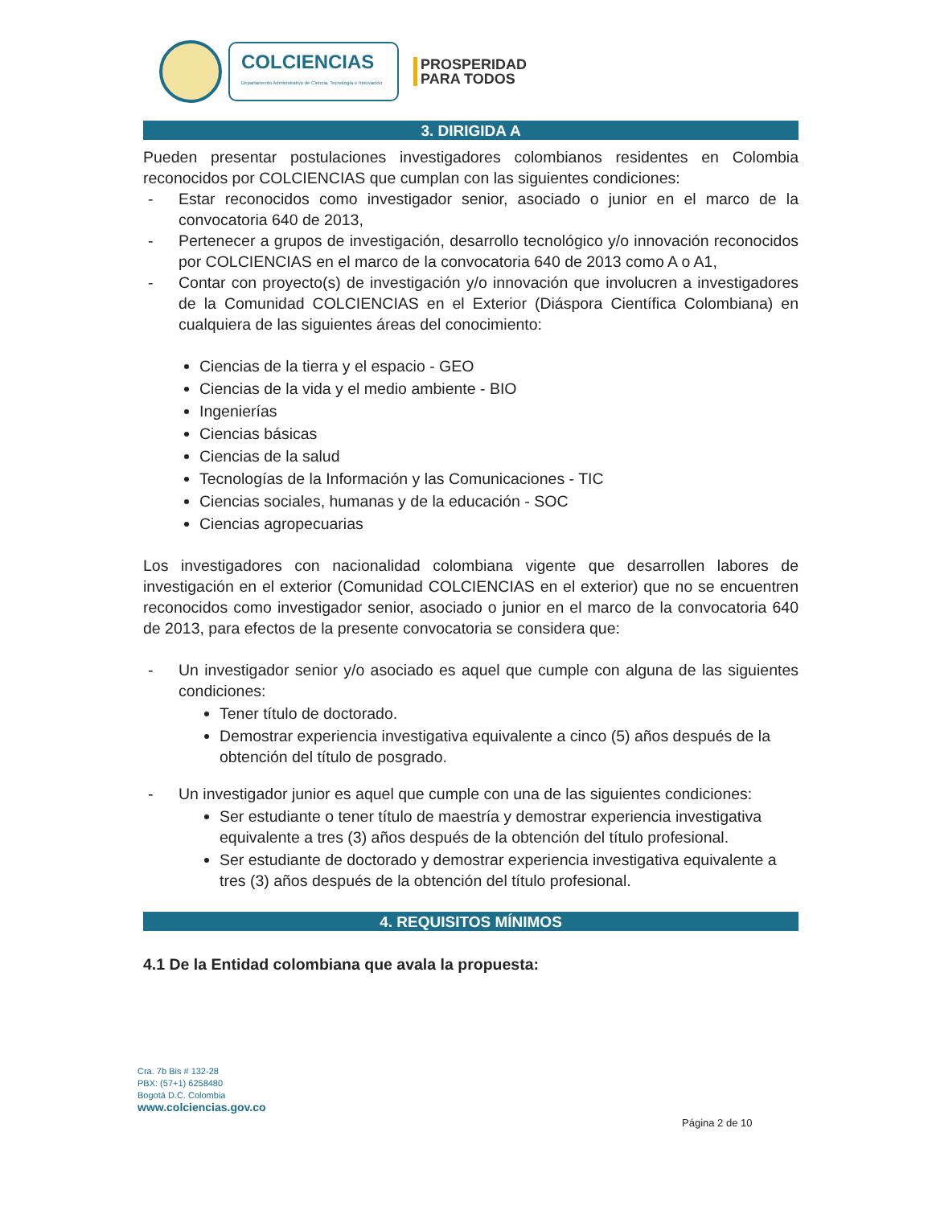COLCIENCIAS
Departamento Administrativo de Ciencia, Tecnología e Innovación
PROSPERIDAD
PARA TODOS
3. DIRIGIDA A
Pueden presentar postulaciones investigadores colombianos residentes en Colombia reconocidos por COLCIENCIAS que cumplan con las siguientes condiciones:
- Estar reconocidos como investigador senior, asociado o junior en el marco de la convocatoria 640 de 2013,
- Pertenecer a grupos de investigación, desarrollo tecnológico y/o innovación reconocidos por COLCIENCIAS en el marco de la convocatoria 640 de 2013 como A o A1,
- Contar con proyecto(s) de investigación y/o innovación que involucren a investigadores de la Comunidad COLCIENCIAS en el Exterior (Diáspora Científica Colombiana) en cualquiera de las siguientes áreas del conocimiento:
Ciencias de la tierra y el espacio - GEO
Ciencias de la vida y el medio ambiente - BIO
Ingenierías
Ciencias básicas
Ciencias de la salud
Tecnologías de la Información y las Comunicaciones - TIC
Ciencias sociales, humanas y de la educación - SOC
Ciencias agropecuarias
Los investigadores con nacionalidad colombiana vigente que desarrollen labores de investigación en el exterior (Comunidad COLCIENCIAS en el exterior) que no se encuentren reconocidos como investigador senior, asociado o junior en el marco de la convocatoria 640 de 2013, para efectos de la presente convocatoria se considera que:
- Un investigador senior y/o asociado es aquel que cumple con alguna de las siguientes condiciones:
Tener título de doctorado.
Demostrar experiencia investigativa equivalente a cinco (5) años después de la obtención del título de posgrado.
- Un investigador junior es aquel que cumple con una de las siguientes condiciones:
Ser estudiante o tener título de maestría y demostrar experiencia investigativa equivalente a tres (3) años después de la obtención del título profesional.
Ser estudiante de doctorado y demostrar experiencia investigativa equivalente a tres (3) años después de la obtención del título profesional.
4. REQUISITOS MÍNIMOS
4.1 De la Entidad colombiana que avala la propuesta:
Cra. 7b Bis # 132-28
PBX: (57+1) 6258480
Bogotá D.C. Colombia
www.colciencias.gov.co
Página 2 de 10